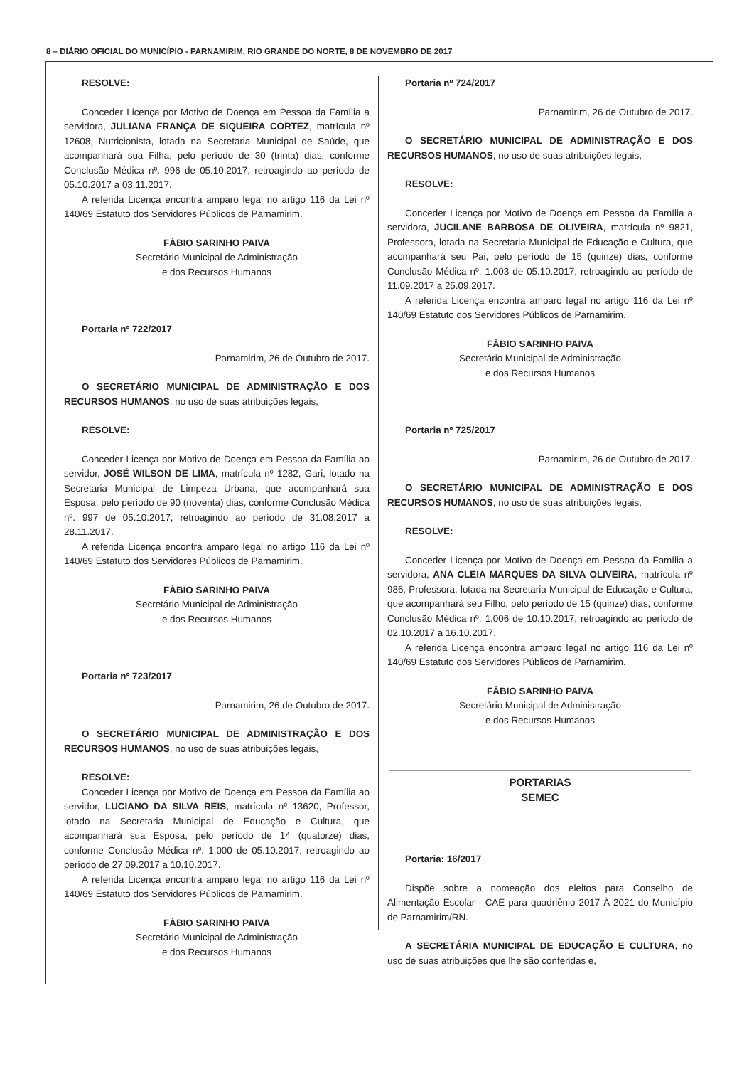8 – DIÁRIO OFICIAL DO MUNICÍPIO - PARNAMIRIM, RIO GRANDE DO NORTE, 8 DE NOVEMBRO DE 2017
RESOLVE:
Conceder Licença por Motivo de Doença em Pessoa da Família a servidora, JULIANA FRANÇA DE SIQUEIRA CORTEZ, matrícula nº 12608, Nutricionista, lotada na Secretaria Municipal de Saúde, que acompanhará sua Filha, pelo período de 30 (trinta) dias, conforme Conclusão Médica nº. 996 de 05.10.2017, retroagindo ao período de 05.10.2017 a 03.11.2017.
A referida Licença encontra amparo legal no artigo 116 da Lei nº 140/69 Estatuto dos Servidores Públicos de Parnamirim.
FÁBIO SARINHO PAIVA
Secretário Municipal de Administração
e dos Recursos Humanos
Portaria nº 722/2017
Parnamirim, 26 de Outubro de 2017.
O SECRETÁRIO MUNICIPAL DE ADMINISTRAÇÃO E DOS RECURSOS HUMANOS, no uso de suas atribuições legais,
RESOLVE:
Conceder Licença por Motivo de Doença em Pessoa da Família ao servidor, JOSÉ WILSON DE LIMA, matrícula nº 1282, Gari, lotado na Secretaria Municipal de Limpeza Urbana, que acompanhará sua Esposa, pelo período de 90 (noventa) dias, conforme Conclusão Médica nº. 997 de 05.10.2017, retroagindo ao período de 31.08.2017 a 28.11.2017.
A referida Licença encontra amparo legal no artigo 116 da Lei nº 140/69 Estatuto dos Servidores Públicos de Parnamirim.
FÁBIO SARINHO PAIVA
Secretário Municipal de Administração
e dos Recursos Humanos
Portaria nº 723/2017
Parnamirim, 26 de Outubro de 2017.
O SECRETÁRIO MUNICIPAL DE ADMINISTRAÇÃO E DOS RECURSOS HUMANOS, no uso de suas atribuições legais,
RESOLVE:
Conceder Licença por Motivo de Doença em Pessoa da Família ao servidor, LUCIANO DA SILVA REIS, matrícula nº 13620, Professor, lotado na Secretaria Municipal de Educação e Cultura, que acompanhará sua Esposa, pelo período de 14 (quatorze) dias, conforme Conclusão Médica nº. 1.000 de 05.10.2017, retroagindo ao período de 27.09.2017 a 10.10.2017.
A referida Licença encontra amparo legal no artigo 116 da Lei nº 140/69 Estatuto dos Servidores Públicos de Parnamirim.
FÁBIO SARINHO PAIVA
Secretário Municipal de Administração
e dos Recursos Humanos
Portaria nº 724/2017
Parnamirim, 26 de Outubro de 2017.
O SECRETÁRIO MUNICIPAL DE ADMINISTRAÇÃO E DOS RECURSOS HUMANOS, no uso de suas atribuições legais,
RESOLVE:
Conceder Licença por Motivo de Doença em Pessoa da Família a servidora, JUCILANE BARBOSA DE OLIVEIRA, matrícula nº 9821, Professora, lotada na Secretaria Municipal de Educação e Cultura, que acompanhará seu Pai, pelo período de 15 (quinze) dias, conforme Conclusão Médica nº. 1.003 de 05.10.2017, retroagindo ao período de 11.09.2017 a 25.09.2017.
A referida Licença encontra amparo legal no artigo 116 da Lei nº 140/69 Estatuto dos Servidores Públicos de Parnamirim.
FÁBIO SARINHO PAIVA
Secretário Municipal de Administração
e dos Recursos Humanos
Portaria nº 725/2017
Parnamirim, 26 de Outubro de 2017.
O SECRETÁRIO MUNICIPAL DE ADMINISTRAÇÃO E DOS RECURSOS HUMANOS, no uso de suas atribuições legais,
RESOLVE:
Conceder Licença por Motivo de Doença em Pessoa da Família a servidora, ANA CLEIA MARQUES DA SILVA OLIVEIRA, matrícula nº 986, Professora, lotada na Secretaria Municipal de Educação e Cultura, que acompanhará seu Filho, pelo período de 15 (quinze) dias, conforme Conclusão Médica nº. 1.006 de 10.10.2017, retroagindo ao período de 02.10.2017 a 16.10.2017.
A referida Licença encontra amparo legal no artigo 116 da Lei nº 140/69 Estatuto dos Servidores Públicos de Parnamirim.
FÁBIO SARINHO PAIVA
Secretário Municipal de Administração
e dos Recursos Humanos
PORTARIAS
SEMEC
Portaria: 16/2017
Dispõe sobre a nomeação dos eleitos para Conselho de Alimentação Escolar - CAE para quadriênio 2017 À 2021 do Município de Parnamirim/RN.
A SECRETÁRIA MUNICIPAL DE EDUCAÇÃO E CULTURA, no uso de suas atribuições que lhe são conferidas e,